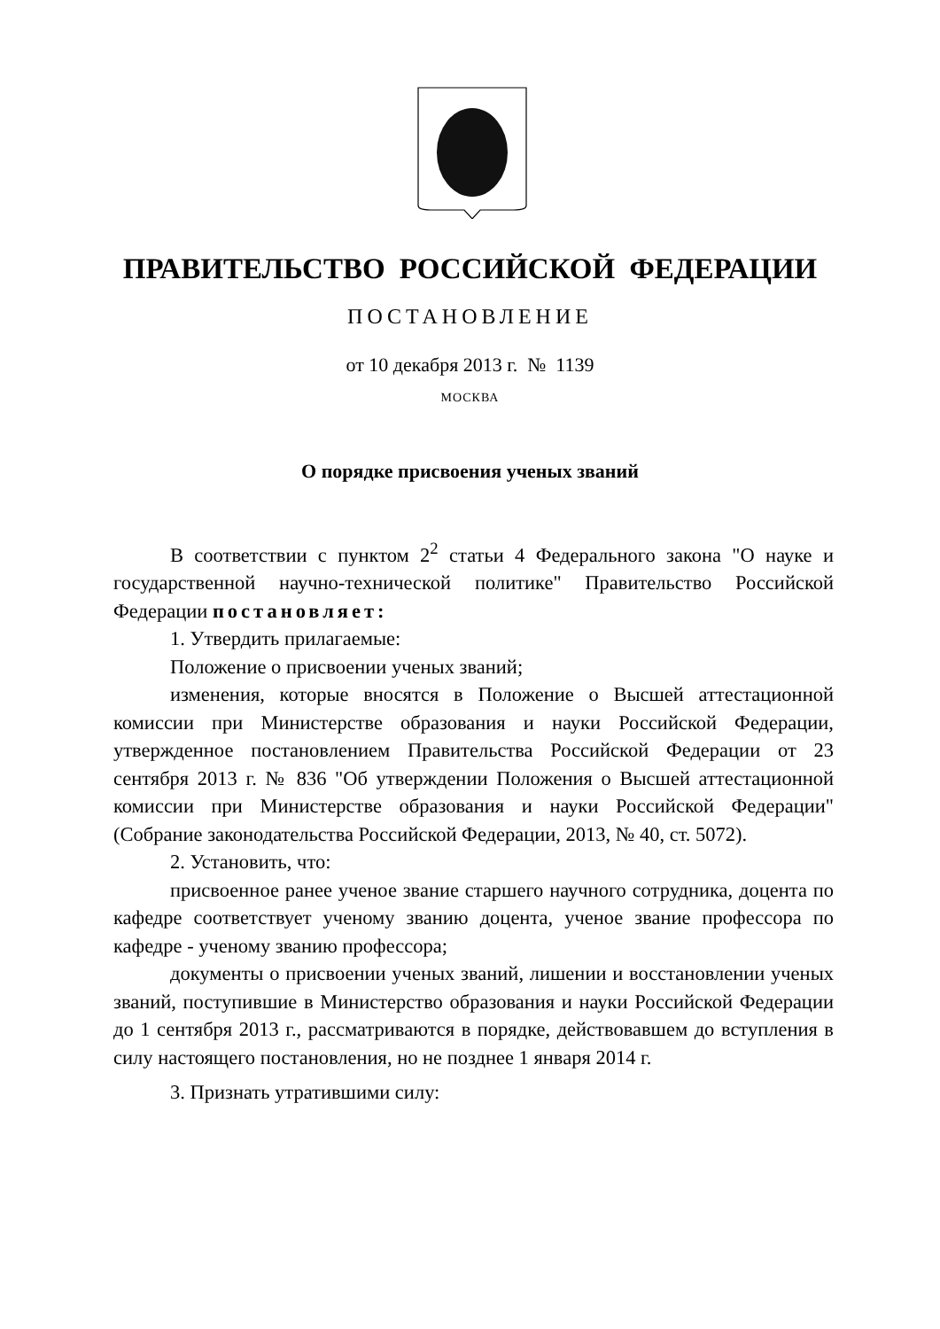ПРАВИТЕЛЬСТВО РОССИЙСКОЙ ФЕДЕРАЦИИ
ПОСТАНОВЛЕНИЕ
от 10 декабря 2013 г. № 1139
МОСКВА
О порядке присвоения ученых званий
В соответствии с пунктом 2<sup>2</sup> статьи 4 Федерального закона "О науке и государственной научно-технической политике" Правительство Российской Федерации постановляет:
1. Утвердить прилагаемые:
Положение о присвоении ученых званий;
изменения, которые вносятся в Положение о Высшей аттестационной комиссии при Министерстве образования и науки Российской Федерации, утвержденное постановлением Правительства Российской Федерации от 23 сентября 2013 г. № 836 "Об утверждении Положения о Высшей аттестационной комиссии при Министерстве образования и науки Российской Федерации" (Собрание законодательства Российской Федерации, 2013, № 40, ст. 5072).
2. Установить, что:
присвоенное ранее ученое звание старшего научного сотрудника, доцента по кафедре соответствует ученому званию доцента, ученое звание профессора по кафедре - ученому званию профессора;
документы о присвоении ученых званий, лишении и восстановлении ученых званий, поступившие в Министерство образования и науки Российской Федерации до 1 сентября 2013 г., рассматриваются в порядке, действовавшем до вступления в силу настоящего постановления, но не позднее 1 января 2014 г.
3. Признать утратившими силу: